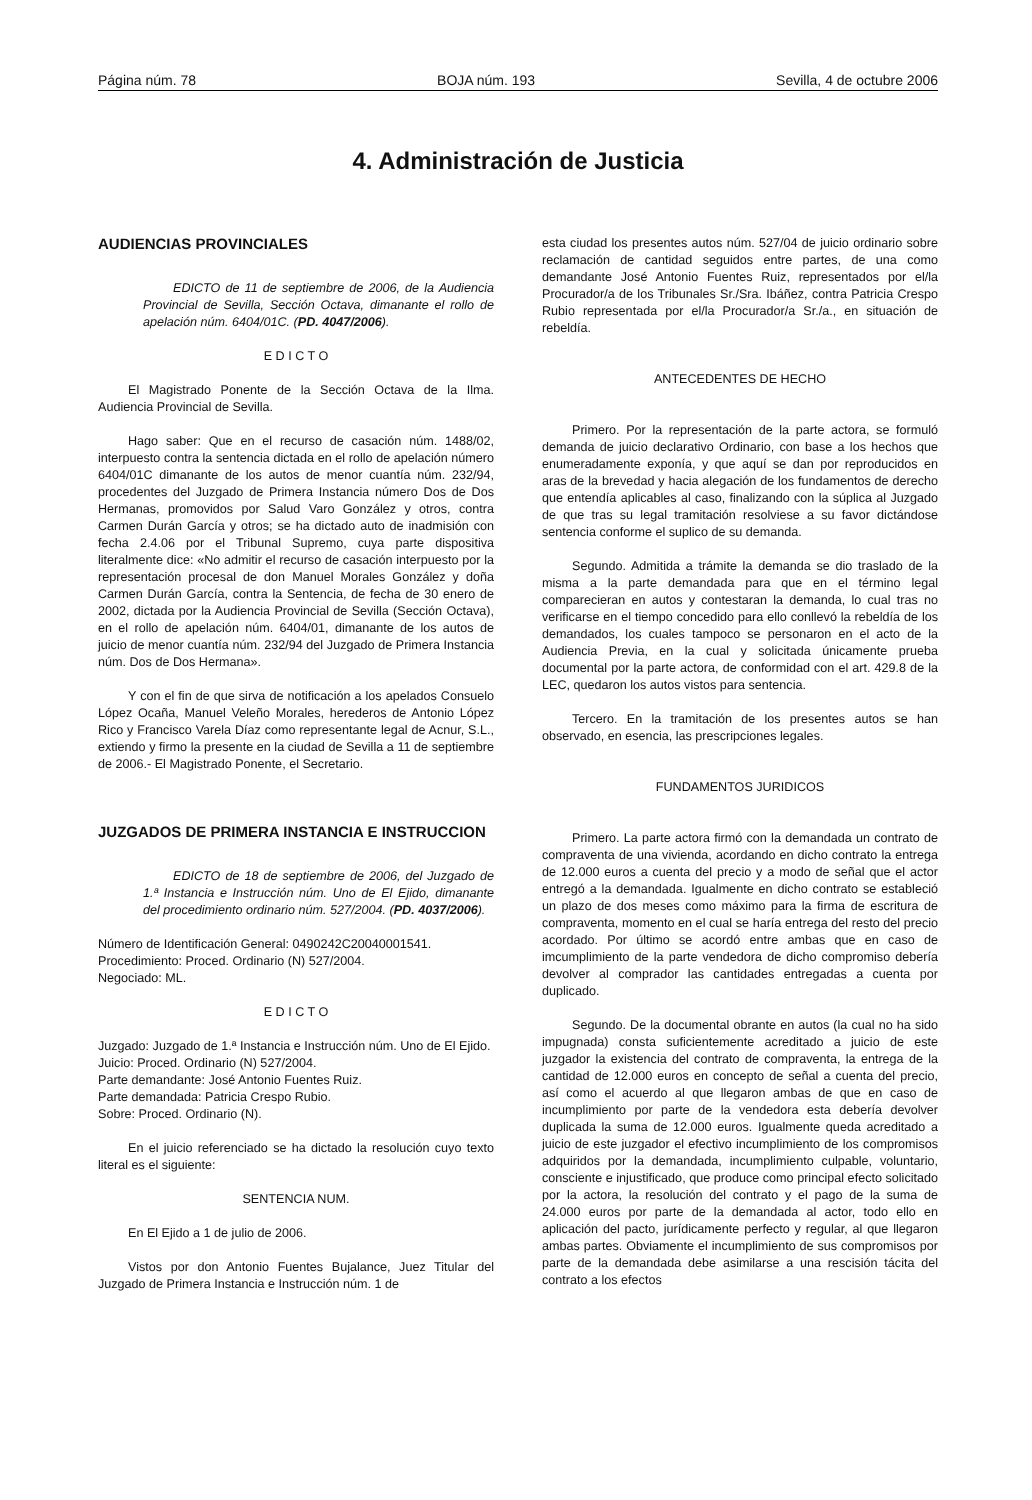Página núm. 78 BOJA núm. 193 Sevilla, 4 de octubre 2006
4. Administración de Justicia
AUDIENCIAS PROVINCIALES
EDICTO de 11 de septiembre de 2006, de la Audiencia Provincial de Sevilla, Sección Octava, dimanante el rollo de apelación núm. 6404/01C. (PD. 4047/2006).
E D I C T O
El Magistrado Ponente de la Sección Octava de la Ilma. Audiencia Provincial de Sevilla.
Hago saber: Que en el recurso de casación núm. 1488/02, interpuesto contra la sentencia dictada en el rollo de apelación número 6404/01C dimanante de los autos de menor cuantía núm. 232/94, procedentes del Juzgado de Primera Instancia número Dos de Dos Hermanas, promovidos por Salud Varo González y otros, contra Carmen Durán García y otros; se ha dictado auto de inadmisión con fecha 2.4.06 por el Tribunal Supremo, cuya parte dispositiva literalmente dice: «No admitir el recurso de casación interpuesto por la representación procesal de don Manuel Morales González y doña Carmen Durán García, contra la Sentencia, de fecha de 30 enero de 2002, dictada por la Audiencia Provincial de Sevilla (Sección Octava), en el rollo de apelación núm. 6404/01, dimanante de los autos de juicio de menor cuantía núm. 232/94 del Juzgado de Primera Instancia núm. Dos de Dos Hermana».
Y con el fin de que sirva de notificación a los apelados Consuelo López Ocaña, Manuel Veleño Morales, herederos de Antonio López Rico y Francisco Varela Díaz como representante legal de Acnur, S.L., extiendo y firmo la presente en la ciudad de Sevilla a 11 de septiembre de 2006.- El Magistrado Ponente, el Secretario.
JUZGADOS DE PRIMERA INSTANCIA E INSTRUCCION
EDICTO de 18 de septiembre de 2006, del Juzgado de 1.ª Instancia e Instrucción núm. Uno de El Ejido, dimanante del procedimiento ordinario núm. 527/2004. (PD. 4037/2006).
Número de Identificación General: 0490242C20040001541.
Procedimiento: Proced. Ordinario (N) 527/2004.
Negociado: ML.
E D I C T O
Juzgado: Juzgado de 1.ª Instancia e Instrucción núm. Uno de El Ejido.
Juicio: Proced. Ordinario (N) 527/2004.
Parte demandante: José Antonio Fuentes Ruiz.
Parte demandada: Patricia Crespo Rubio.
Sobre: Proced. Ordinario (N).
En el juicio referenciado se ha dictado la resolución cuyo texto literal es el siguiente:
SENTENCIA NUM.
En El Ejido a 1 de julio de 2006.
Vistos por don Antonio Fuentes Bujalance, Juez Titular del Juzgado de Primera Instancia e Instrucción núm. 1 de
esta ciudad los presentes autos núm. 527/04 de juicio ordinario sobre reclamación de cantidad seguidos entre partes, de una como demandante José Antonio Fuentes Ruiz, representados por el/la Procurador/a de los Tribunales Sr./Sra. Ibáñez, contra Patricia Crespo Rubio representada por el/la Procurador/a Sr./a., en situación de rebeldía.
ANTECEDENTES DE HECHO
Primero. Por la representación de la parte actora, se formuló demanda de juicio declarativo Ordinario, con base a los hechos que enumeradamente exponía, y que aquí se dan por reproducidos en aras de la brevedad y hacia alegación de los fundamentos de derecho que entendía aplicables al caso, finalizando con la súplica al Juzgado de que tras su legal tramitación resolviese a su favor dictándose sentencia conforme el suplico de su demanda.
Segundo. Admitida a trámite la demanda se dio traslado de la misma a la parte demandada para que en el término legal comparecieran en autos y contestaran la demanda, lo cual tras no verificarse en el tiempo concedido para ello conllevó la rebeldía de los demandados, los cuales tampoco se personaron en el acto de la Audiencia Previa, en la cual y solicitada únicamente prueba documental por la parte actora, de conformidad con el art. 429.8 de la LEC, quedaron los autos vistos para sentencia.
Tercero. En la tramitación de los presentes autos se han observado, en esencia, las prescripciones legales.
FUNDAMENTOS JURIDICOS
Primero. La parte actora firmó con la demandada un contrato de compraventa de una vivienda, acordando en dicho contrato la entrega de 12.000 euros a cuenta del precio y a modo de señal que el actor entregó a la demandada. Igualmente en dicho contrato se estableció un plazo de dos meses como máximo para la firma de escritura de compraventa, momento en el cual se haría entrega del resto del precio acordado. Por último se acordó entre ambas que en caso de imcumplimiento de la parte vendedora de dicho compromiso debería devolver al comprador las cantidades entregadas a cuenta por duplicado.
Segundo. De la documental obrante en autos (la cual no ha sido impugnada) consta suficientemente acreditado a juicio de este juzgador la existencia del contrato de compraventa, la entrega de la cantidad de 12.000 euros en concepto de señal a cuenta del precio, así como el acuerdo al que llegaron ambas de que en caso de incumplimiento por parte de la vendedora esta debería devolver duplicada la suma de 12.000 euros. Igualmente queda acreditado a juicio de este juzgador el efectivo incumplimiento de los compromisos adquiridos por la demandada, incumplimiento culpable, voluntario, consciente e injustificado, que produce como principal efecto solicitado por la actora, la resolución del contrato y el pago de la suma de 24.000 euros por parte de la demandada al actor, todo ello en aplicación del pacto, jurídicamente perfecto y regular, al que llegaron ambas partes. Obviamente el incumplimiento de sus compromisos por parte de la demandada debe asimilarse a una rescisión tácita del contrato a los efectos